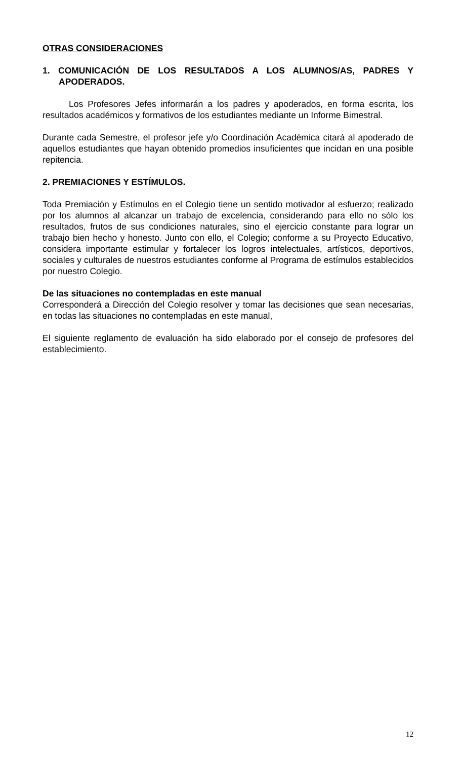OTRAS CONSIDERACIONES
1. COMUNICACIÓN DE LOS RESULTADOS A LOS ALUMNOS/AS, PADRES Y APODERADOS.
Los Profesores Jefes informarán a los padres y apoderados, en forma escrita, los resultados académicos y formativos de los estudiantes mediante un Informe Bimestral.
Durante cada Semestre, el profesor jefe y/o Coordinación Académica citará al apoderado de aquellos estudiantes que hayan obtenido promedios insuficientes que incidan en una posible repitencia.
2. PREMIACIONES Y ESTÍMULOS.
Toda Premiación y Estímulos en el Colegio tiene un sentido motivador al esfuerzo; realizado por los alumnos al alcanzar un trabajo de excelencia, considerando para ello no sólo los resultados, frutos de sus condiciones naturales, sino el ejercicio constante para lograr un trabajo bien hecho y honesto. Junto con ello, el Colegio; conforme a su Proyecto Educativo, considera importante estimular y fortalecer los logros intelectuales, artísticos, deportivos, sociales y culturales de nuestros estudiantes conforme al Programa de estímulos establecidos por nuestro Colegio.
De las situaciones no contempladas en este manual
Corresponderá a Dirección del Colegio resolver y tomar las decisiones que sean necesarias, en todas las situaciones no contempladas en este manual,
El siguiente reglamento de evaluación ha sido elaborado por el consejo de profesores del establecimiento.
12